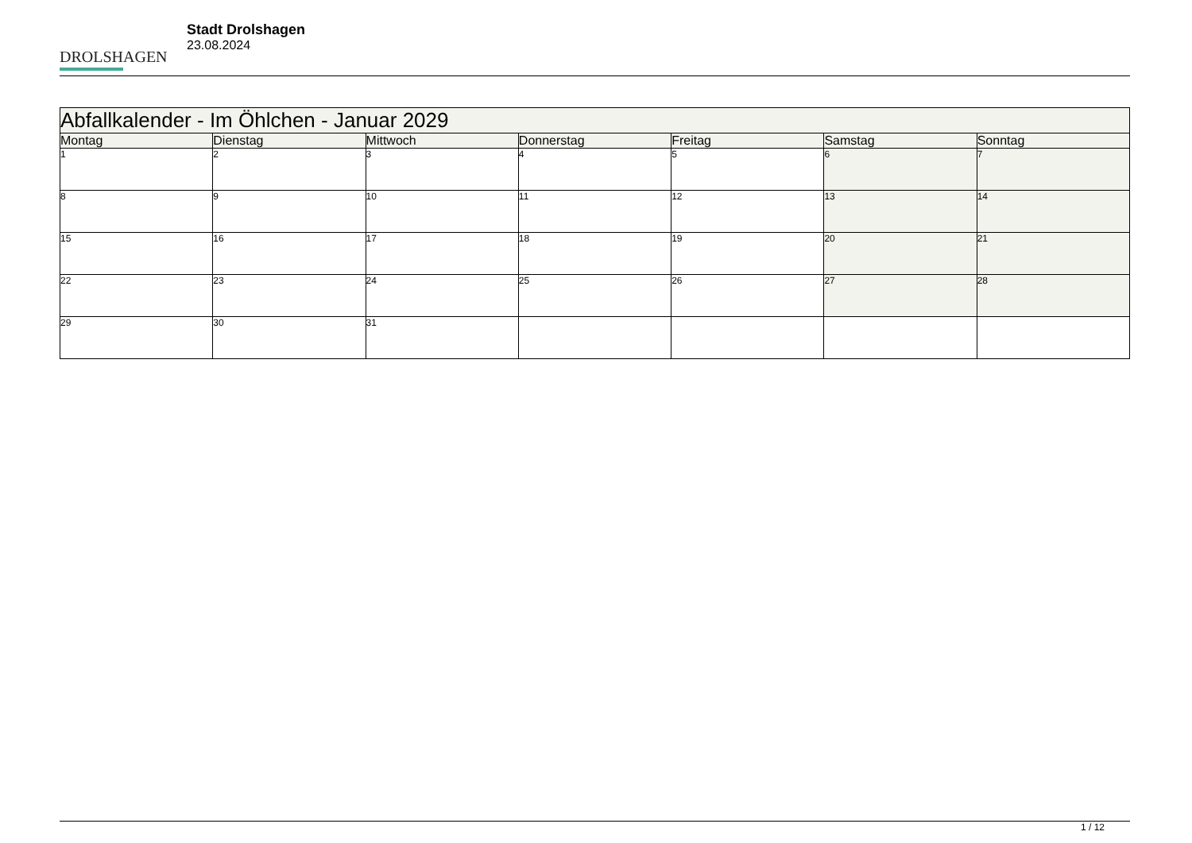DROLSHAGEN
Stadt Drolshagen
23.08.2024
| Abfallkalender - Im Öhlchen - Januar 2029 | | | | | | |
| --- | --- | --- | --- | --- | --- | --- |
| Montag | Dienstag | Mittwoch | Donnerstag | Freitag | Samstag | Sonntag |
| 1 | 2 | 3 | 4 | 5 | 6 | 7 |
| 8 | 9 | 10 | 11 | 12 | 13 | 14 |
| 15 | 16 | 17 | 18 | 19 | 20 | 21 |
| 22 | 23 | 24 | 25 | 26 | 27 | 28 |
| 29 | 30 | 31 | | | | |
1 / 12